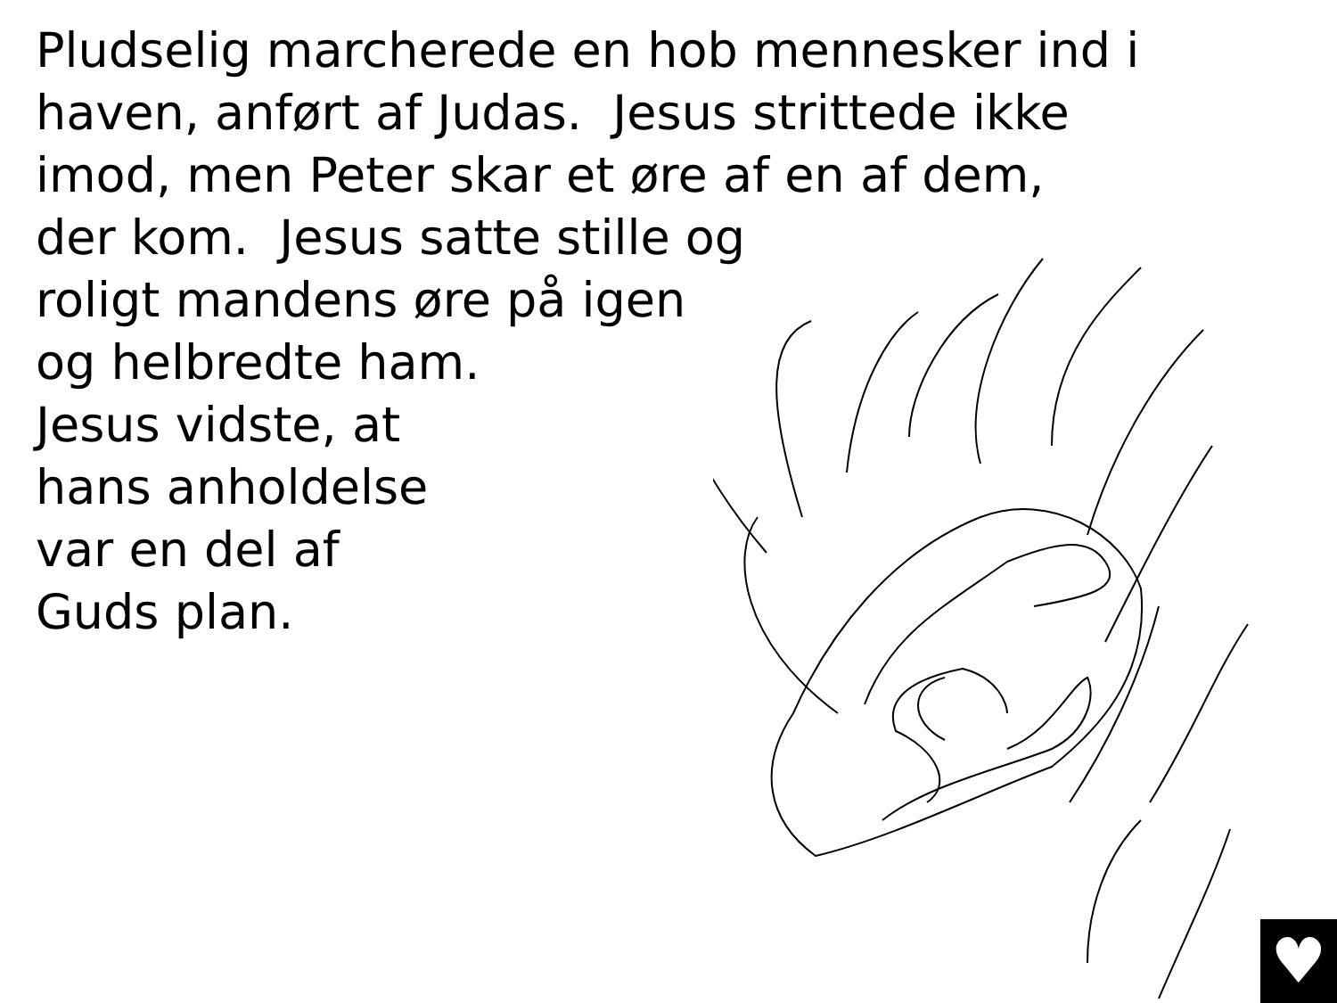Pludselig marcherede en hob mennesker ind i
haven, anført af Judas. Jesus strittede ikke
imod, men Peter skar et øre af en af dem,
der kom. Jesus satte stille og
roligt mandens øre på igen
og helbredte ham.
Jesus vidste, at
hans anholdelse
var en del af
Guds plan.
♥